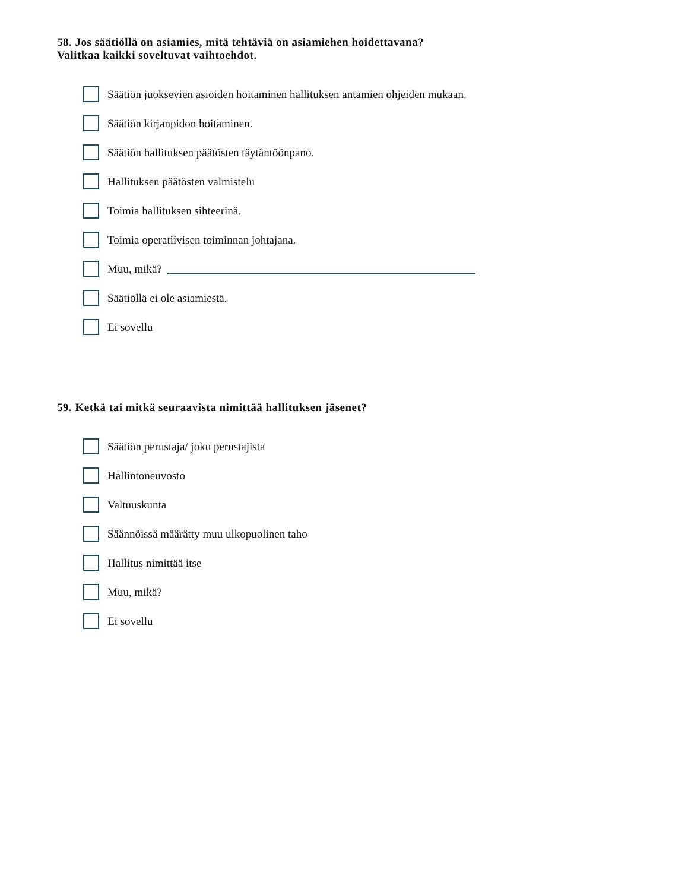58. Jos säätiöllä on asiamies, mitä tehtäviä on asiamiehen hoidettavana?
Valitkaa kaikki soveltuvat vaihtoehdot.
Säätiön juoksevien asioiden hoitaminen hallituksen antamien ohjeiden mukaan.
Säätiön kirjanpidon hoitaminen.
Säätiön hallituksen päätösten täytäntöönpano.
Hallituksen päätösten valmistelu
Toimia hallituksen sihteerinä.
Toimia operatiivisen toiminnan johtajana.
Muu, mikä?
Säätiöllä ei ole asiamiestä.
Ei sovellu
59. Ketkä tai mitkä seuraavista nimittää hallituksen jäsenet?
Säätiön perustaja/ joku perustajista
Hallintoneuvosto
Valtuuskunta
Säännöissä määrätty muu ulkopuolinen taho
Hallitus nimittää itse
Muu, mikä?
Ei sovellu